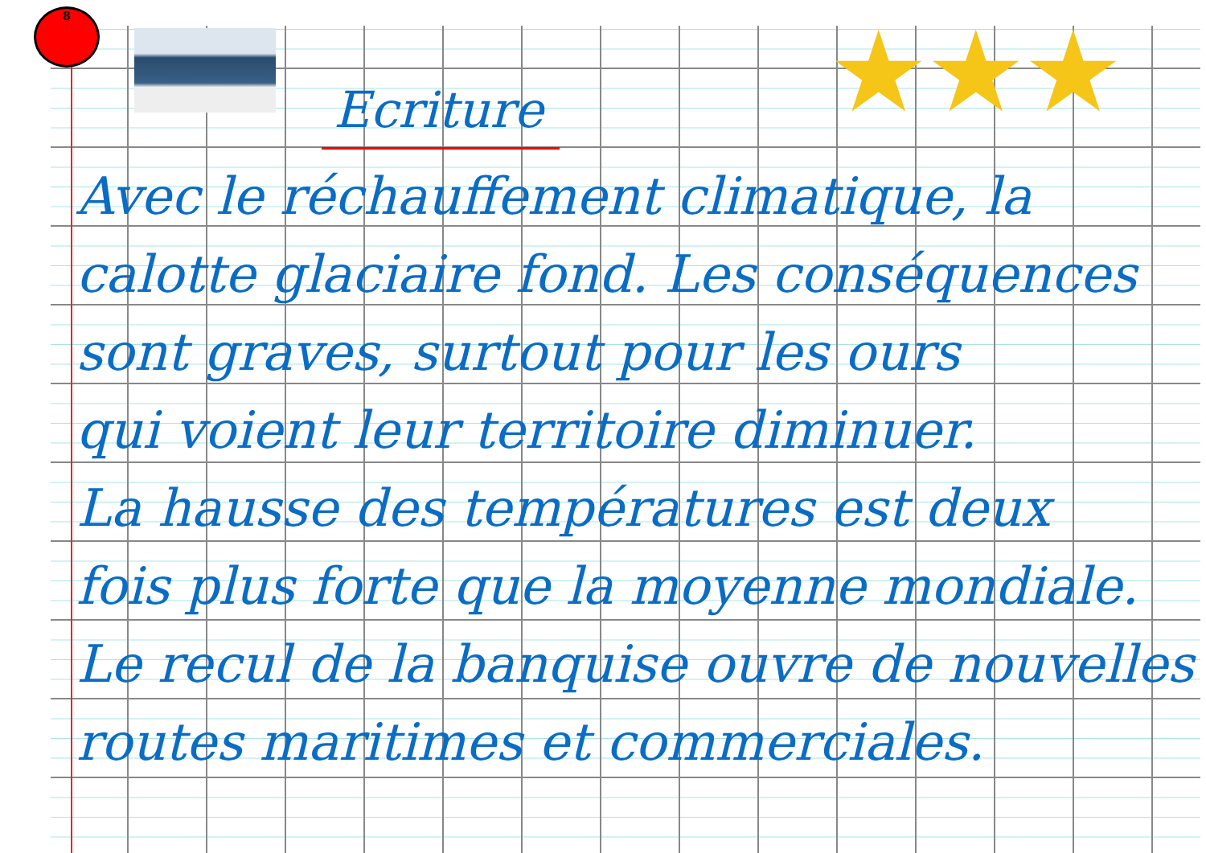8
★★★
Ecriture
Avec le réchauffement climatique, la
calotte glaciaire fond. Les conséquences
sont graves, surtout pour les ours
qui voient leur territoire diminuer.
La hausse des températures est deux
fois plus forte que la moyenne mondiale.
Le recul de la banquise ouvre de nouvelles
routes maritimes et commerciales.